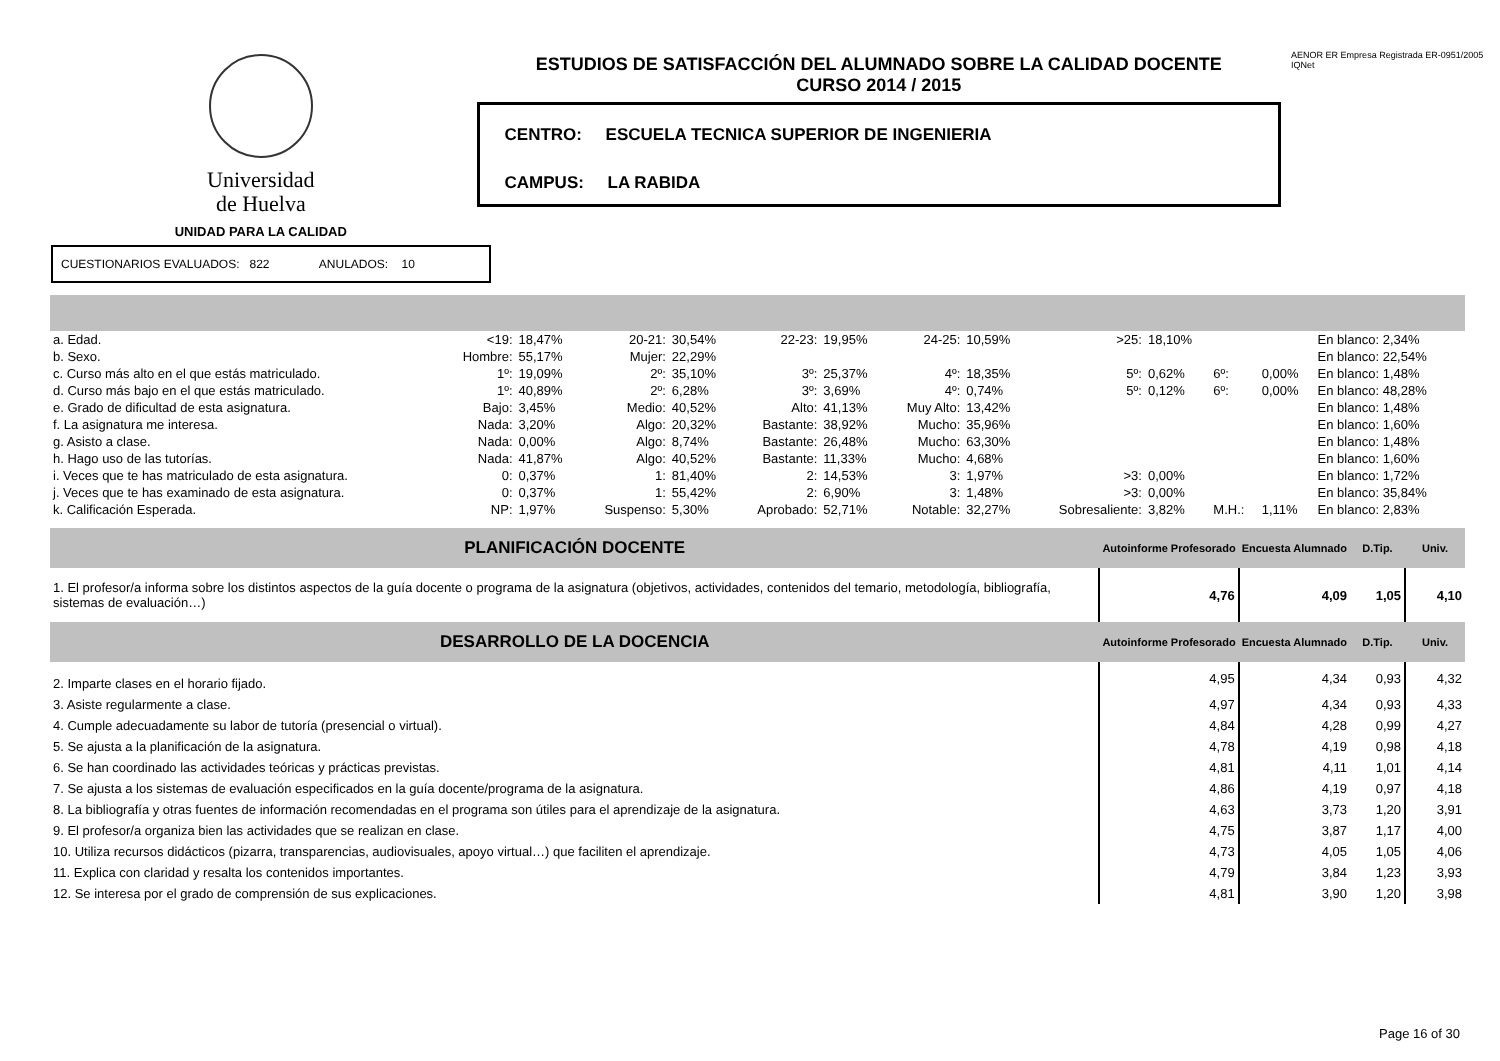Universidad
de Huelva
UNIDAD PARA LA CALIDAD
ESTUDIOS DE SATISFACCIÓN DEL ALUMNADO SOBRE LA CALIDAD DOCENTE
CURSO 2014 / 2015
CENTRO: ESCUELA TECNICA SUPERIOR DE INGENIERIA
CAMPUS: LA RABIDA
AENOR ER Empresa Registrada ER-0951/2005 IQNet
CUESTIONARIOS EVALUADOS: 822 ANULADOS: 10
| a. Edad. | <19: | 18,47% | 20-21: | 30,54% | 22-23: | 19,95% | 24-25: | 10,59% | >25: | 18,10% | | | En blanco: 2,34% |
| b. Sexo. | Hombre: | 55,17% | Mujer: | 22,29% | | | | | | | | | En blanco: 22,54% |
| c. Curso más alto en el que estás matriculado. | 1º: | 19,09% | 2º: | 35,10% | 3º: | 25,37% | 4º: | 18,35% | 5º: | 0,62% | 6º: | 0,00% | En blanco: 1,48% |
| d. Curso más bajo en el que estás matriculado. | 1º: | 40,89% | 2º: | 6,28% | 3º: | 3,69% | 4º: | 0,74% | 5º: | 0,12% | 6º: | 0,00% | En blanco: 48,28% |
| e. Grado de dificultad de esta asignatura. | Bajo: | 3,45% | Medio: | 40,52% | Alto: | 41,13% | Muy Alto: | 13,42% | | | | | En blanco: 1,48% |
| f. La asignatura me interesa. | Nada: | 3,20% | Algo: | 20,32% | Bastante: | 38,92% | Mucho: | 35,96% | | | | | En blanco: 1,60% |
| g. Asisto a clase. | Nada: | 0,00% | Algo: | 8,74% | Bastante: | 26,48% | Mucho: | 63,30% | | | | | En blanco: 1,48% |
| h. Hago uso de las tutorías. | Nada: | 41,87% | Algo: | 40,52% | Bastante: | 11,33% | Mucho: | 4,68% | | | | | En blanco: 1,60% |
| i. Veces que te has matriculado de esta asignatura. | 0: | 0,37% | 1: | 81,40% | 2: | 14,53% | 3: | 1,97% | >3: | 0,00% | | | En blanco: 1,72% |
| j. Veces que te has examinado de esta asignatura. | 0: | 0,37% | 1: | 55,42% | 2: | 6,90% | 3: | 1,48% | >3: | 0,00% | | | En blanco: 35,84% |
| k. Calificación Esperada. | NP: | 1,97% | Suspenso: | 5,30% | Aprobado: | 52,71% | Notable: | 32,27% | Sobresaliente: | 3,82% | M.H.: | 1,11% | En blanco: 2,83% |
| PLANIFICACIÓN DOCENTE | Autoinforme Profesorado | Encuesta Alumnado | D.Tip. | Univ. |
| 1. El profesor/a informa sobre los distintos aspectos de la guía docente o programa de la asignatura (objetivos, actividades, contenidos del temario, metodología, bibliografía, sistemas de evaluación…) | 4,76 | 4,09 | 1,05 | 4,10 |
| DESARROLLO DE LA DOCENCIA | Autoinforme Profesorado | Encuesta Alumnado | D.Tip. | Univ. |
| 2. Imparte clases en el horario fijado. | 4,95 | 4,34 | 0,93 | 4,32 |
| 3. Asiste regularmente a clase. | 4,97 | 4,34 | 0,93 | 4,33 |
| 4. Cumple adecuadamente su labor de tutoría (presencial o virtual). | 4,84 | 4,28 | 0,99 | 4,27 |
| 5. Se ajusta a la planificación de la asignatura. | 4,78 | 4,19 | 0,98 | 4,18 |
| 6. Se han coordinado las actividades teóricas y prácticas previstas. | 4,81 | 4,11 | 1,01 | 4,14 |
| 7. Se ajusta a los sistemas de evaluación especificados en la guía docente/programa de la asignatura. | 4,86 | 4,19 | 0,97 | 4,18 |
| 8. La bibliografía y otras fuentes de información recomendadas en el programa son útiles para el aprendizaje de la asignatura. | 4,63 | 3,73 | 1,20 | 3,91 |
| 9. El profesor/a organiza bien las actividades que se realizan en clase. | 4,75 | 3,87 | 1,17 | 4,00 |
| 10. Utiliza recursos didácticos (pizarra, transparencias, audiovisuales, apoyo virtual…) que faciliten el aprendizaje. | 4,73 | 4,05 | 1,05 | 4,06 |
| 11. Explica con claridad y resalta los contenidos importantes. | 4,79 | 3,84 | 1,23 | 3,93 |
| 12. Se interesa por el grado de comprensión de sus explicaciones. | 4,81 | 3,90 | 1,20 | 3,98 |
Page 16 of 30